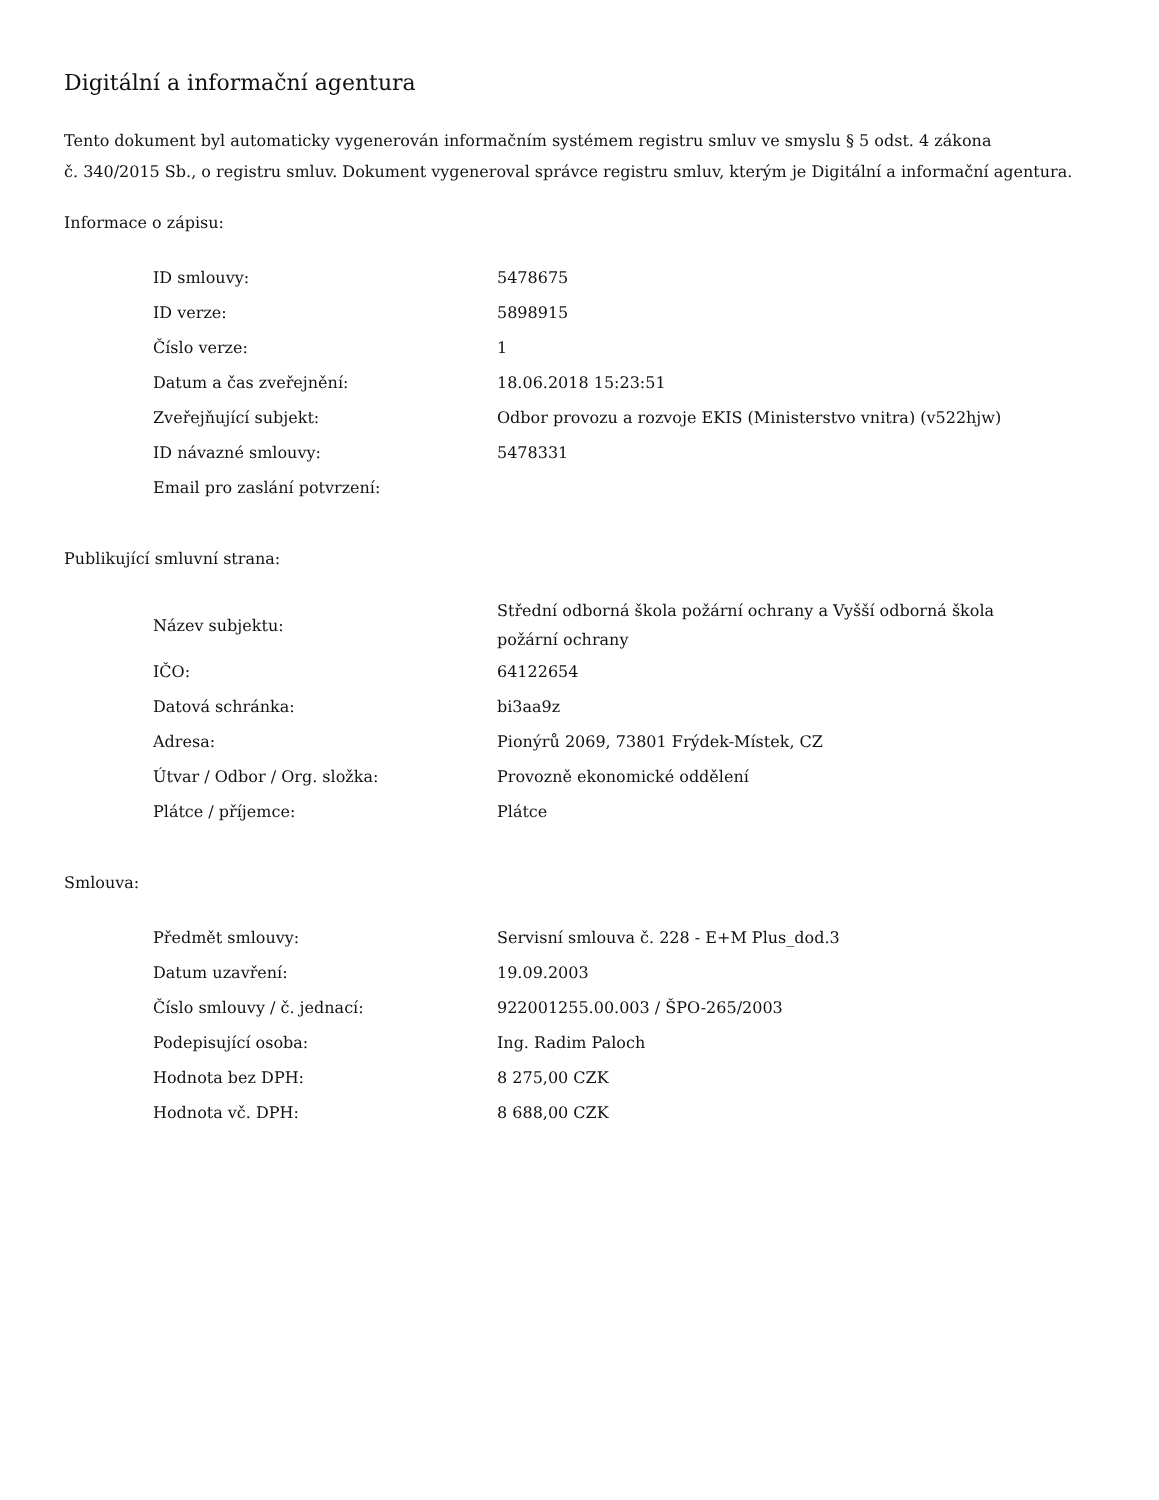Digitální a informační agentura
Tento dokument byl automaticky vygenerován informačním systémem registru smluv ve smyslu § 5 odst. 4 zákona
č. 340/2015 Sb., o registru smluv. Dokument vygeneroval správce registru smluv, kterým je Digitální a informační agentura.
Informace o zápisu:
| ID smlouvy: | 5478675 |
| ID verze: | 5898915 |
| Číslo verze: | 1 |
| Datum a čas zveřejnění: | 18.06.2018 15:23:51 |
| Zveřejňující subjekt: | Odbor provozu a rozvoje EKIS (Ministerstvo vnitra) (v522hjw) |
| ID návazné smlouvy: | 5478331 |
| Email pro zaslání potvrzení: | |
Publikující smluvní strana:
| Název subjektu: | Střední odborná škola požární ochrany a Vyšší odborná škola požární ochrany |
| IČO: | 64122654 |
| Datová schránka: | bi3aa9z |
| Adresa: | Pionýrů 2069, 73801 Frýdek-Místek, CZ |
| Útvar / Odbor / Org. složka: | Provozně ekonomické oddělení |
| Plátce / příjemce: | Plátce |
Smlouva:
| Předmět smlouvy: | Servisní smlouva č. 228 - E+M Plus_dod.3 |
| Datum uzavření: | 19.09.2003 |
| Číslo smlouvy / č. jednací: | 922001255.00.003 / ŠPO-265/2003 |
| Podepisující osoba: | Ing. Radim Paloch |
| Hodnota bez DPH: | 8 275,00 CZK |
| Hodnota vč. DPH: | 8 688,00 CZK |